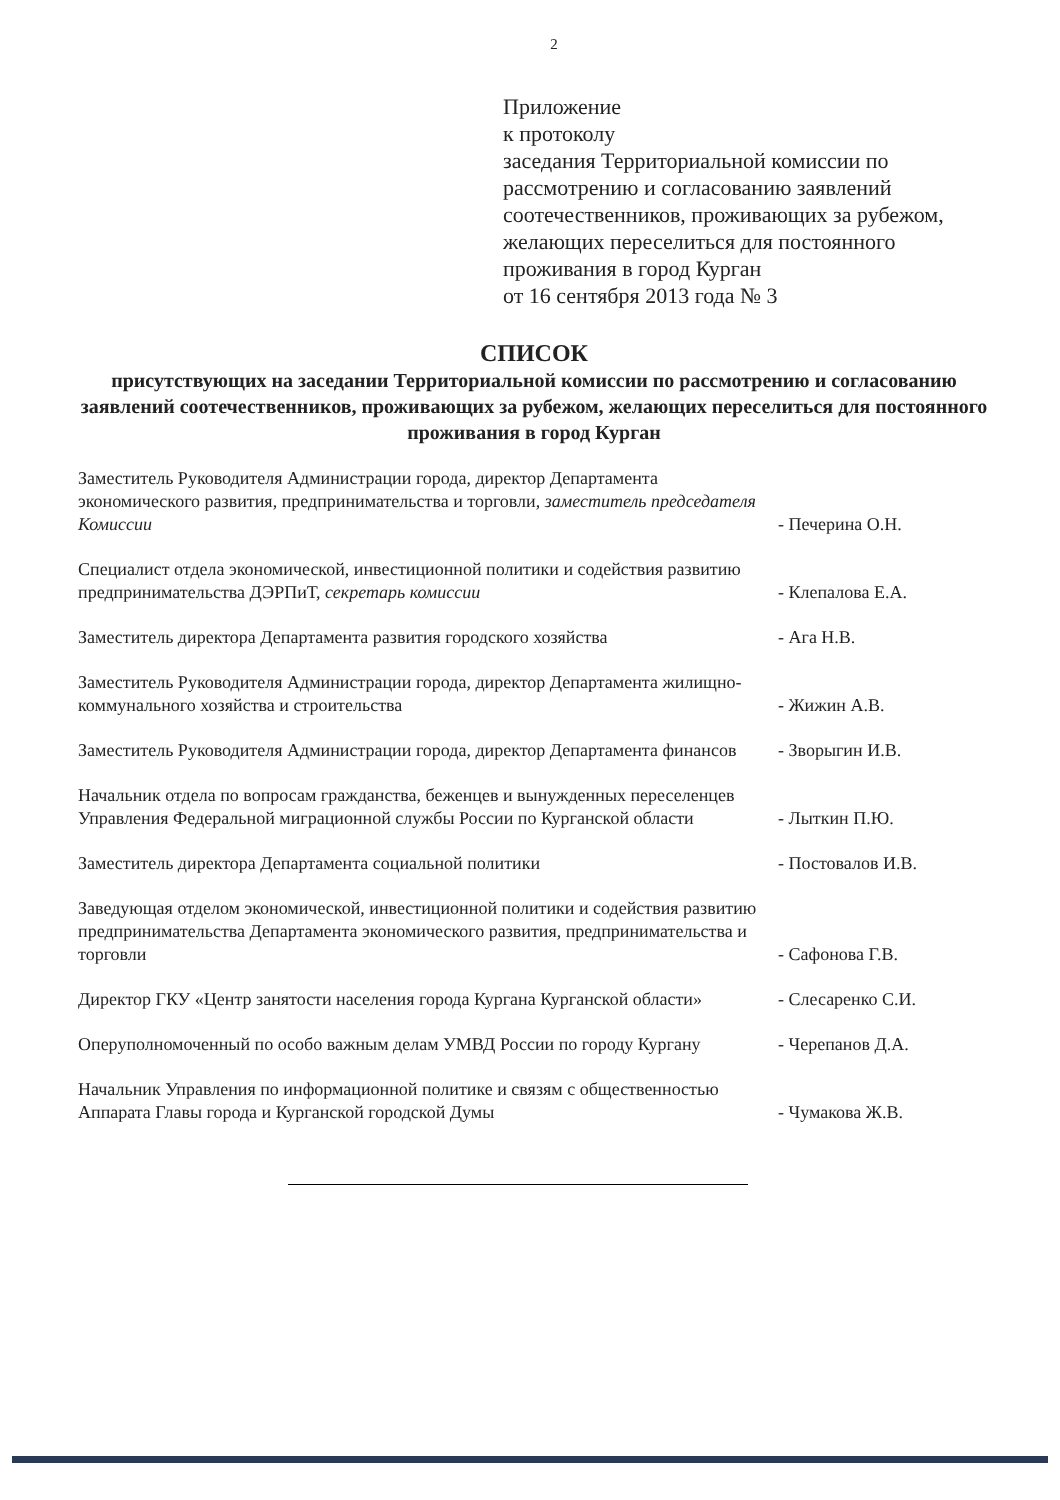2
Приложение
к протоколу
заседания Территориальной комиссии по рассмотрению и согласованию заявлений соотечественников, проживающих за рубежом, желающих переселиться для постоянного проживания в город Курган
от 16 сентября 2013 года № 3
СПИСОК
присутствующих на заседании Территориальной комиссии по рассмотрению и согласованию заявлений соотечественников, проживающих за рубежом, желающих переселиться для постоянного проживания в город Курган
Заместитель Руководителя Администрации города, директор Департамента экономического развития, предпринимательства и торговли, заместитель председателя Комиссии
- Печерина О.Н.
Специалист отдела экономической, инвестиционной политики и содействия развитию предпринимательства ДЭРПиТ, секретарь комиссии
- Клепалова Е.А.
Заместитель директора Департамента развития городского хозяйства
- Ага Н.В.
Заместитель Руководителя Администрации города, директор Департамента жилищно-коммунального хозяйства и строительства
- Жижин А.В.
Заместитель Руководителя Администрации города, директор Департамента финансов
- Зворыгин И.В.
Начальник отдела по вопросам гражданства, беженцев и вынужденных переселенцев Управления Федеральной миграционной службы России по Курганской области
- Лыткин П.Ю.
Заместитель директора Департамента социальной политики - Постовалов И.В.
Заведующая отделом экономической, инвестиционной политики и содействия развитию предпринимательства Департамента экономического развития, предпринимательства и торговли
- Сафонова Г.В.
Директор ГКУ «Центр занятости населения города Кургана Курганской области»
- Слесаренко С.И.
Оперуполномоченный по особо важным делам УМВД России по городу Кургану
- Черепанов Д.А.
Начальник Управления по информационной политике и связям с общественностью Аппарата Главы города и Курганской городской Думы
- Чумакова Ж.В.